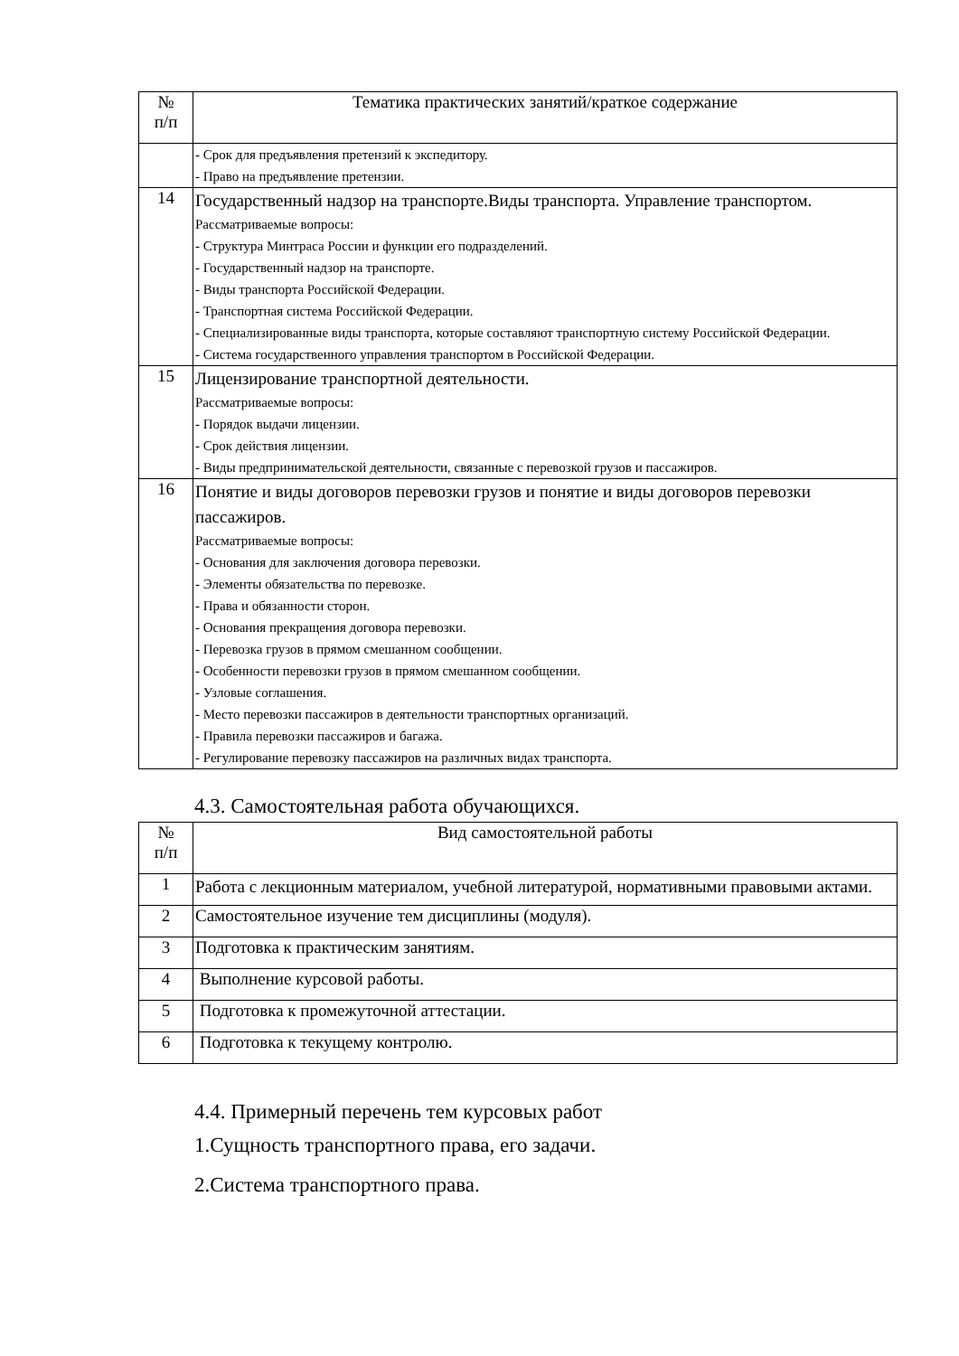| № п/п | Тематика практических занятий/краткое содержание |
| --- | --- |
| | - Срок для предъявления претензий к экспедитору. - Право на предъявление претензии. |
| 14 | Государственный надзор на транспорте.Виды транспорта. Управление транспортом. Рассматриваемые вопросы: - Структура Минтраса России и функции его подразделений. - Государственный надзор на транспорте. - Виды транспорта Российской Федерации. - Транспортная система Российской Федерации. - Специализированные виды транспорта, которые составляют транспортную систему Российской Федерации. - Система государственного управления транспортом в Российской Федерации. |
| 15 | Лицензирование транспортной деятельности. Рассматриваемые вопросы: - Порядок выдачи лицензии. - Срок действия лицензии. - Виды предпринимательской деятельности, связанные с перевозкой грузов и пассажиров. |
| 16 | Понятие и виды договоров перевозки грузов и понятие и виды договоров перевозки пассажиров. Рассматриваемые вопросы: - Основания для заключения договора перевозки. - Элементы обязательства по перевозке. - Права и обязанности сторон. - Основания прекращения договора перевозки. - Перевозка грузов в прямом смешанном сообщении. - Особенности перевозки грузов в прямом смешанном сообщении. - Узловые соглашения. - Место перевозки пассажиров в деятельности транспортных организаций. - Правила перевозки пассажиров и багажа. - Регулирование перевозку пассажиров на различных видах транспорта. |
4.3. Самостоятельная работа обучающихся.
| № п/п | Вид самостоятельной работы |
| --- | --- |
| 1 | Работа с лекционным материалом, учебной литературой, нормативными правовыми актами. |
| 2 | Самостоятельное изучение тем дисциплины (модуля). |
| 3 | Подготовка к практическим занятиям. |
| 4 | Выполнение курсовой работы. |
| 5 | Подготовка к промежуточной аттестации. |
| 6 | Подготовка к текущему контролю. |
4.4. Примерный перечень тем курсовых работ
1.Сущность транспортного права, его задачи.
2.Система транспортного права.